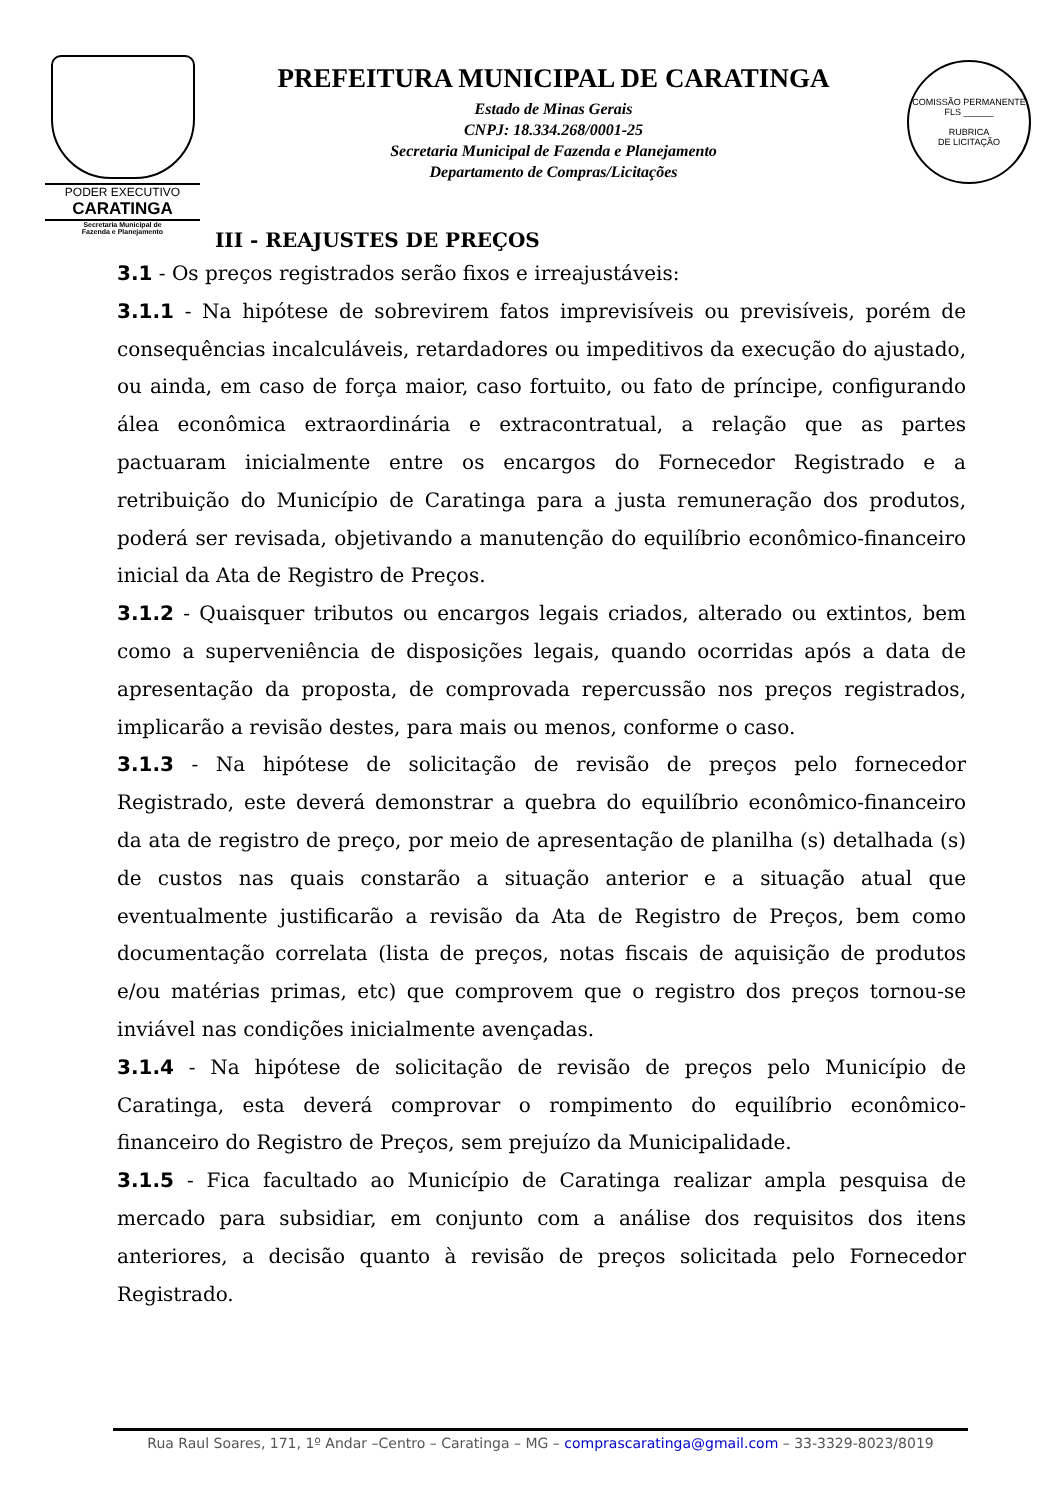PODER EXECUTIVO
CARATINGA
Secretaria Municipal de
Fazenda e Planejamento
PREFEITURA MUNICIPAL DE CARATINGA
Estado de Minas Gerais
CNPJ: 18.334.268/0001-25
Secretaria Municipal de Fazenda e Planejamento
Departamento de Compras/Licitações
COMISSÃO PERMANENTE
FLS ______
RUBRICA
DE LICITAÇÃO
III - REAJUSTES DE PREÇOS
3.1 - Os preços registrados serão fixos e irreajustáveis:
3.1.1 - Na hipótese de sobrevirem fatos imprevisíveis ou previsíveis, porém de consequências incalculáveis, retardadores ou impeditivos da execução do ajustado, ou ainda, em caso de força maior, caso fortuito, ou fato de príncipe, configurando álea econômica extraordinária e extracontratual, a relação que as partes pactuaram inicialmente entre os encargos do Fornecedor Registrado e a retribuição do Município de Caratinga para a justa remuneração dos produtos, poderá ser revisada, objetivando a manutenção do equilíbrio econômico-financeiro inicial da Ata de Registro de Preços.
3.1.2 - Quaisquer tributos ou encargos legais criados, alterado ou extintos, bem como a superveniência de disposições legais, quando ocorridas após a data de apresentação da proposta, de comprovada repercussão nos preços registrados, implicarão a revisão destes, para mais ou menos, conforme o caso.
3.1.3 - Na hipótese de solicitação de revisão de preços pelo fornecedor Registrado, este deverá demonstrar a quebra do equilíbrio econômico-financeiro da ata de registro de preço, por meio de apresentação de planilha (s) detalhada (s) de custos nas quais constarão a situação anterior e a situação atual que eventualmente justificarão a revisão da Ata de Registro de Preços, bem como documentação correlata (lista de preços, notas fiscais de aquisição de produtos e/ou matérias primas, etc) que comprovem que o registro dos preços tornou-se inviável nas condições inicialmente avençadas.
3.1.4 - Na hipótese de solicitação de revisão de preços pelo Município de Caratinga, esta deverá comprovar o rompimento do equilíbrio econômico-financeiro do Registro de Preços, sem prejuízo da Municipalidade.
3.1.5 - Fica facultado ao Município de Caratinga realizar ampla pesquisa de mercado para subsidiar, em conjunto com a análise dos requisitos dos itens anteriores, a decisão quanto à revisão de preços solicitada pelo Fornecedor Registrado.
Rua Raul Soares, 171, 1º Andar –Centro – Caratinga – MG – comprascaratinga@gmail.com – 33-3329-8023/8019